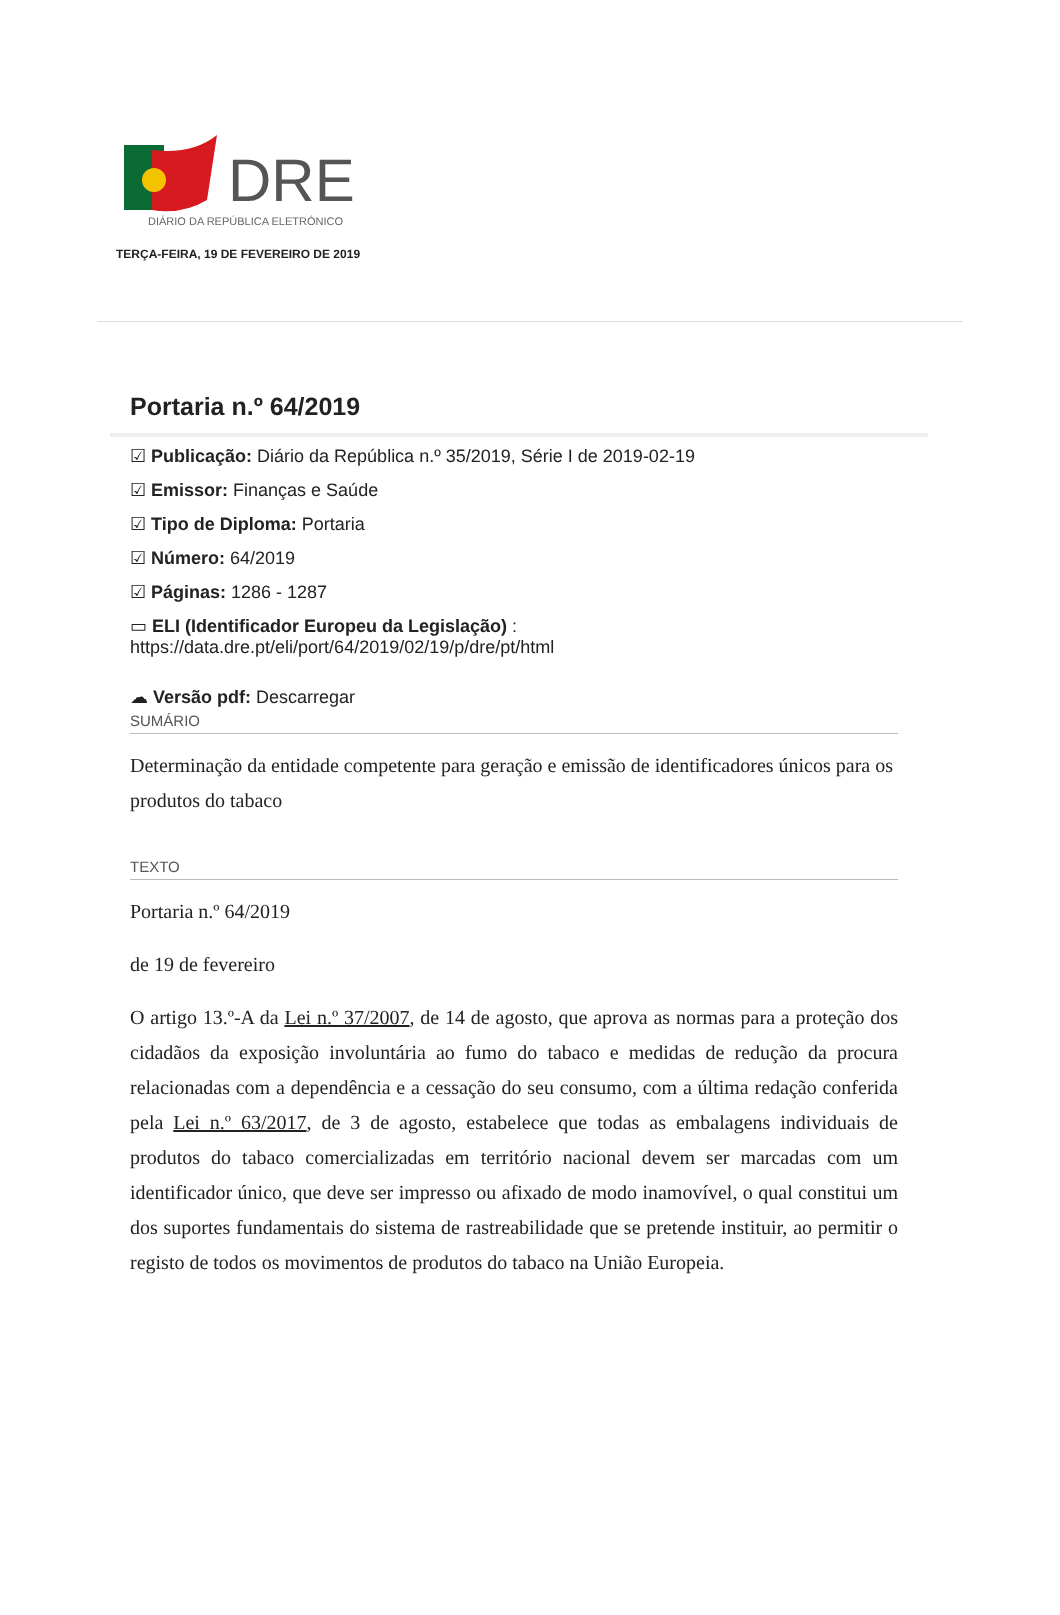DRE
DIÁRIO DA REPÚBLICA ELETRÓNICO
TERÇA-FEIRA, 19 DE FEVEREIRO DE 2019
Portaria n.º 64/2019
☑ Publicação: Diário da República n.º 35/2019, Série I de 2019-02-19
☑ Emissor: Finanças e Saúde
☑ Tipo de Diploma: Portaria
☑ Número: 64/2019
☑ Páginas: 1286 - 1287
▭ ELI (Identificador Europeu da Legislação) :
https://data.dre.pt/eli/port/64/2019/02/19/p/dre/pt/html
☁ Versão pdf: Descarregar
SUMÁRIO
Determinação da entidade competente para geração e emissão de identificadores únicos para os produtos do tabaco
TEXTO
Portaria n.º 64/2019
de 19 de fevereiro
O artigo 13.º-A da Lei n.º 37/2007, de 14 de agosto, que aprova as normas para a proteção dos cidadãos da exposição involuntária ao fumo do tabaco e medidas de redução da procura relacionadas com a dependência e a cessação do seu consumo, com a última redação conferida pela Lei n.º 63/2017, de 3 de agosto, estabelece que todas as embalagens individuais de produtos do tabaco comercializadas em território nacional devem ser marcadas com um identificador único, que deve ser impresso ou afixado de modo inamovível, o qual constitui um dos suportes fundamentais do sistema de rastreabilidade que se pretende instituir, ao permitir o registo de todos os movimentos de produtos do tabaco na União Europeia.